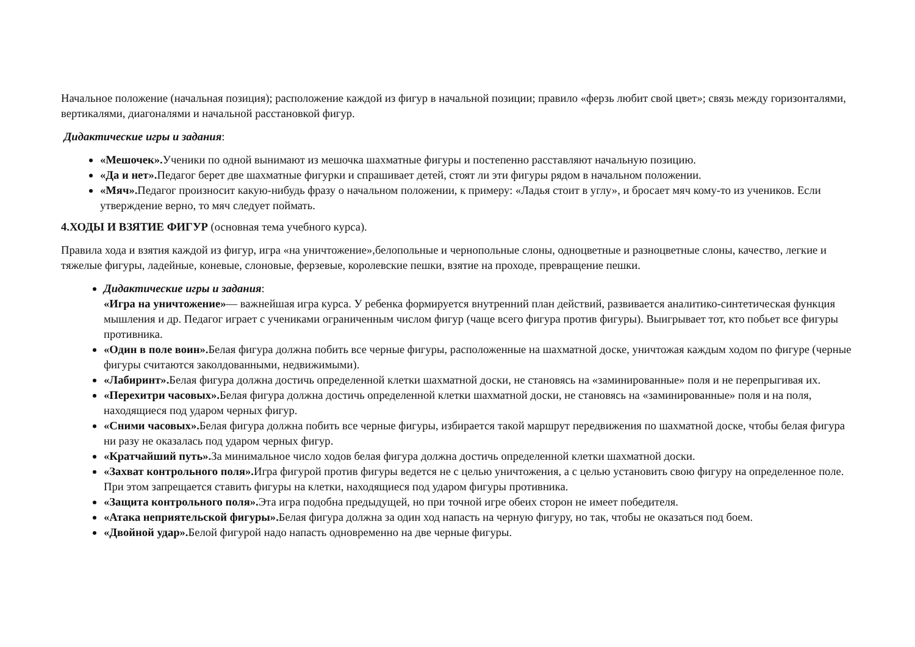Начальное положение (начальная позиция); расположение каждой из фигур в начальной позиции; правило «ферзь любит свой цвет»; связь между горизонталями, вертикалями, диагоналями и начальной расстановкой фигур.
Дидактические игры и задания:
«Мешочек». Ученики по одной вынимают из мешочка шахматные фигуры и постепенно расставляют начальную позицию.
«Да и нет». Педагог берет две шахматные фигурки и спрашивает детей, стоят ли эти фигуры рядом в начальном положении.
«Мяч». Педагог произносит какую-нибудь фразу о начальном положении, к примеру: «Ладья стоит в углу», и бросает мяч кому-то из учеников. Если утверждение верно, то мяч следует поймать.
4.ХОДЫ И ВЗЯТИЕ ФИГУР (основная тема учебного курса).
Правила хода и взятия каждой из фигур, игра «на уничтожение»,белопольные и чернопольные слоны, одноцветные и разноцветные слоны, качество, легкие и тяжелые фигуры, ладейные, коневые, слоновые, ферзевые, королевские пешки, взятие на проходе, превращение пешки.
Дидактические игры и задания:
«Игра на уничтожение»— важнейшая игра курса. У ребенка формируется внутренний план действий, развивается аналитико-синтетическая функция мышления и др. Педагог играет с учениками ограниченным числом фигур (чаще всего фигура против фигуры). Выигрывает тот, кто побьет все фигуры противника.
«Один в поле воин». Белая фигура должна побить все черные фигуры, расположенные на шахматной доске, уничтожая каждым ходом по фигуре (черные фигуры считаются заколдованными, недвижимыми).
«Лабиринт». Белая фигура должна достичь определенной клетки шахматной доски, не становясь на «заминированные» поля и не перепрыгивая их.
«Перехитри часовых». Белая фигура должна достичь определенной клетки шахматной доски, не становясь на «заминированные» поля и на поля, находящиеся под ударом черных фигур.
«Сними часовых». Белая фигура должна побить все черные фигуры, избирается такой маршрут передвижения по шахматной доске, чтобы белая фигура ни разу не оказалась под ударом черных фигур.
«Кратчайший путь». За минимальное число ходов белая фигура должна достичь определенной клетки шахматной доски.
«Захват контрольного поля». Игра фигурой против фигуры ведется не с целью уничтожения, а с целью установить свою фигуру на определенное поле. При этом запрещается ставить фигуры на клетки, находящиеся под ударом фигуры противника.
«Защита контрольного поля». Эта игра подобна предыдущей, но при точной игре обеих сторон не имеет победителя.
«Атака неприятельской фигуры». Белая фигура должна за один ход напасть на черную фигуру, но так, чтобы не оказаться под боем.
«Двойной удар». Белой фигурой надо напасть одновременно на две черные фигуры.